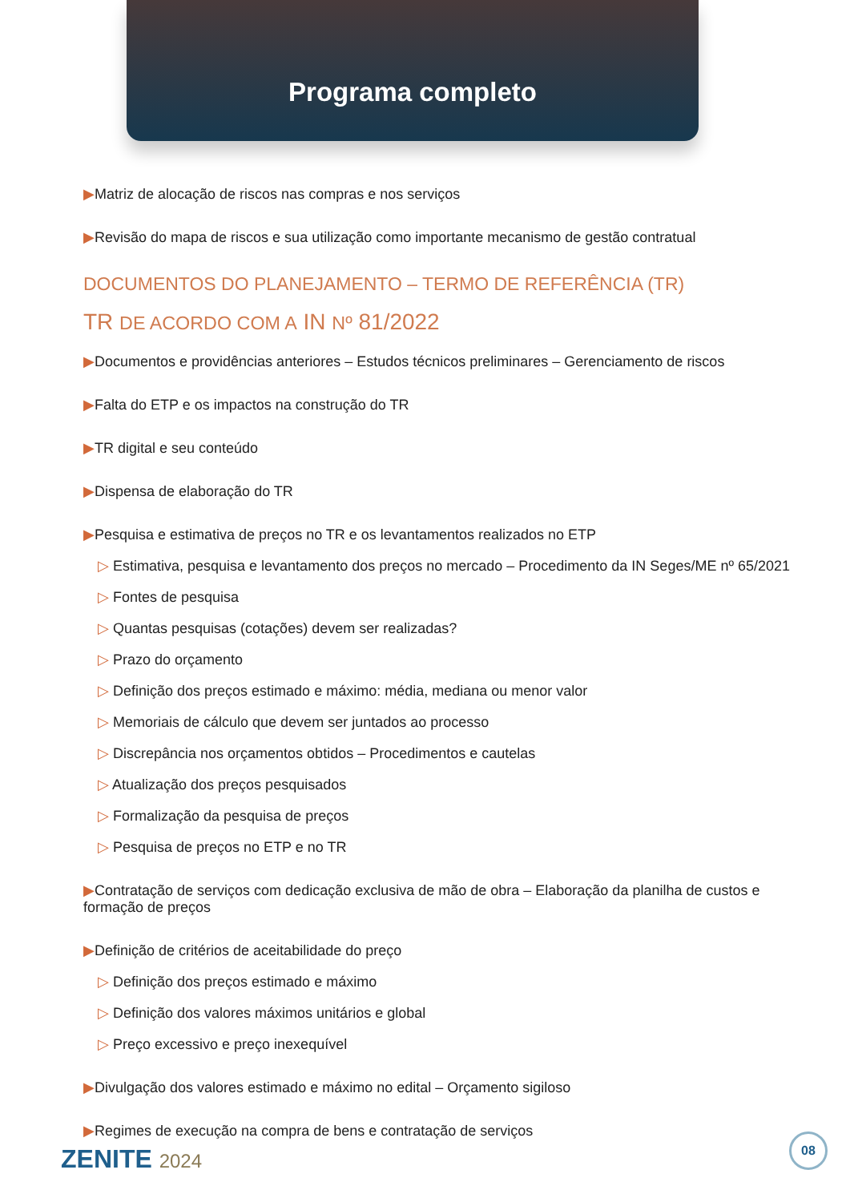Programa completo
▶Matriz de alocação de riscos nas compras e nos serviços
▶Revisão do mapa de riscos e sua utilização como importante mecanismo de gestão contratual
DOCUMENTOS DO PLANEJAMENTO – TERMO DE REFERÊNCIA (TR)
TR DE ACORDO COM A IN Nº 81/2022
▶Documentos e providências anteriores – Estudos técnicos preliminares – Gerenciamento de riscos
▶Falta do ETP e os impactos na construção do TR
▶TR digital e seu conteúdo
▶Dispensa de elaboração do TR
▶Pesquisa e estimativa de preços no TR e os levantamentos realizados no ETP
▷ Estimativa, pesquisa e levantamento dos preços no mercado – Procedimento da IN Seges/ME nº 65/2021
▷ Fontes de pesquisa
▷ Quantas pesquisas (cotações) devem ser realizadas?
▷ Prazo do orçamento
▷ Definição dos preços estimado e máximo: média, mediana ou menor valor
▷ Memoriais de cálculo que devem ser juntados ao processo
▷ Discrepância nos orçamentos obtidos – Procedimentos e cautelas
▷ Atualização dos preços pesquisados
▷ Formalização da pesquisa de preços
▷ Pesquisa de preços no ETP e no TR
▶Contratação de serviços com dedicação exclusiva de mão de obra – Elaboração da planilha de custos e formação de preços
▶Definição de critérios de aceitabilidade do preço
▷ Definição dos preços estimado e máximo
▷ Definição dos valores máximos unitários e global
▷ Preço excessivo e preço inexequível
▶Divulgação dos valores estimado e máximo no edital – Orçamento sigiloso
▶Regimes de execução na compra de bens e contratação de serviços
ZENITE 2024 08